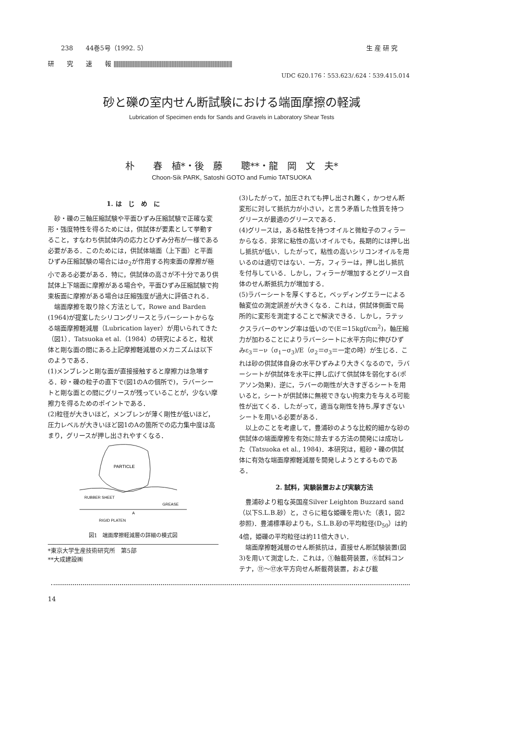238　　44巻5号（1992. 5） 生 産 研 究
研　　究　　速　　報 ||||||||||||||||||||||||||||||||||||||||||||||||||||||||||||||||||||||||||||||||||||||||||||||||||||||
UDC 620.176：553.623/.624：539.415.014
砂と礫の室内せん断試験における端面摩擦の軽減
Lubrication of Specimen ends for Sands and Gravels in Laboratory Shear Tests
朴　　春　植*・後　藤　　聰**・龍　岡　文　夫*
Choon-Sik PARK, Satoshi GOTO and Fumio TATSUOKA
1. は　じ　め　に
　砂・礫の三軸圧縮試験や平面ひずみ圧縮試験で正確な変形・強度特性を得るためには，供試体が要素として挙動すること，すなわち供試体内の応力とひずみ分布が一様である必要がある．このためには，供試体端面（上下面）と平面ひずみ圧縮試験の場合にはσ<sub>2</sub>が作用する拘束面の摩擦が極小である必要がある．特に，供試体の高さが不十分であり供試体上下端面に摩擦がある場合や，平面ひずみ圧縮試験で拘束板面に摩擦がある場合は圧縮強度が過大に評価される．
　端面摩擦を取り除く方法として，Rowe and Barden (1964)が提案したシリコングリースとラバーシートからなる端面摩擦軽減層（Lubrication layer）が用いられてきた（図1）．Tatsuoka et al.（1984）の研究によると，粒状体と剛な面の間にある上記摩擦軽減層のメカニズムは以下のようである．
(1)メンブレンと剛な面が直接接触すると摩擦力は急増する．砂・礫の粒子の直下で(図1のAの個所で)，ラバーシートと剛な面との間にグリースが残っていることが，少ない摩擦力を得るためのポイントである．
(2)粒径が大きいほど，メンブレンが薄く剛性が低いほど，圧力レベルが大きいほど図1のAの箇所での応力集中度は高まり，グリースが押し出されやすくなる．
PARTICLE
RUBBER SHEET
GREASE
A
RIGID PLATEN
図1　端面摩擦軽減層の詳細の模式図
*東京大学生産技術研究所　第5部
**大成建設㈱
(3)したがって，加圧されても押し出され難く，かつせん断変形に対して抵抗力が小さい，と言う矛盾した性質を持つグリースが最適のグリースである．
(4)グリースは，ある粘性を持つオイルと微粒子のフィラーからなる．非常に粘性の高いオイルでも，長期的には押し出し抵抗が低い．したがって，粘性の高いシリコンオイルを用いるのは適切ではない．一方，フィラーは，押し出し抵抗を付与している．しかし，フィラーが増加するとグリース自体のせん断抵抗力が増加する．
(5)ラバーシートを厚くすると，ベッディングエラーによる軸変位の測定誤差が大きくなる．これは，供試体側面で局所的に変形を測定することで解決できる．しかし，ラテックスラバーのヤング率は低いので(E＝15kgf/cm<sup>2</sup>)，軸圧縮力が加わることによりラバーシートに水平方向に伸びひずみε<sub>3</sub>＝−ν（σ<sub>1</sub>−σ<sub>3</sub>)/E（σ<sub>2</sub>＝σ<sub>3</sub>＝一定の時）が生じる．これは砂の供試体自身の水平ひずみより大きくなるので，ラバーシートが供試体を水平に押し広げて供試体を弱化する(ポアソン効果)．逆に，ラバーの剛性が大きすぎるシートを用いると，シートが供試体に無視できない拘束力を与える可能性が出てくる．したがって，適当な剛性を持ち,厚すぎないシートを用いる必要がある．
　以上のことを考慮して，豊浦砂のような比較的細かな砂の供試体の端面摩擦を有効に除去する方法の開発には成功した（Tatsuoka et al., 1984)．本研究は，粗砂・礫の供試体に有効な端面摩擦軽減層を開発しようとするものである．
2. 試料，実験装置および実験方法
　豊浦砂より粗な英国産Silver Leighton Buzzard sand（以下S.L.B.砂）と，さらに粗な姫礫を用いた（表1，図2参照)．豊浦標準砂よりも，S.L.B.砂の平均粒径(D<sub>50</sub>）は約4倍，姫礫の平均粒径は約11倍大きい．
　端面摩擦軽減層のせん断抵抗は，直接せん断試験装置(図3)を用いて測定した．これは，①軸載荷装置，⑥試料コンテナ，⑪〜⑰水平方向せん断載荷装置，および載
14